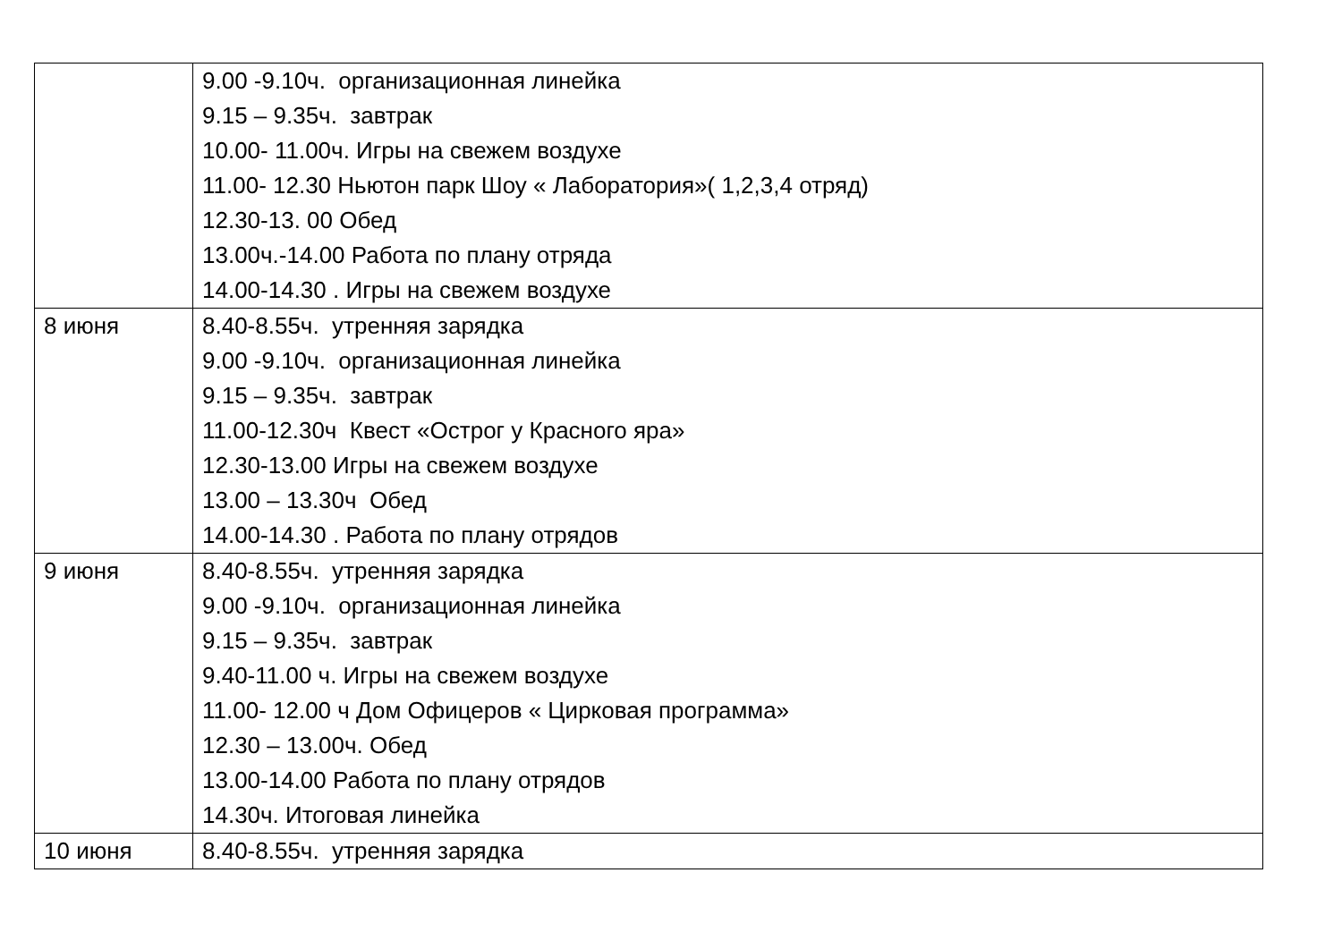| | 9.00 -9.10ч. организационная линейка 9.15 – 9.35ч. завтрак 10.00- 11.00ч. Игры на свежем воздухе 11.00- 12.30 Ньютон парк Шоу « Лаборатория»( 1,2,3,4 отряд) 12.30-13. 00 Обед 13.00ч.-14.00 Работа по плану отряда 14.00-14.30 . Игры на свежем воздухе |
| 8 июня | 8.40-8.55ч. утренняя зарядка 9.00 -9.10ч. организационная линейка 9.15 – 9.35ч. завтрак 11.00-12.30ч Квест «Острог у Красного яра» 12.30-13.00 Игры на свежем воздухе 13.00 – 13.30ч Обед 14.00-14.30 . Работа по плану отрядов |
| 9 июня | 8.40-8.55ч. утренняя зарядка 9.00 -9.10ч. организационная линейка 9.15 – 9.35ч. завтрак 9.40-11.00 ч. Игры на свежем воздухе 11.00- 12.00 ч Дом Офицеров « Цирковая программа» 12.30 – 13.00ч. Обед 13.00-14.00 Работа по плану отрядов 14.30ч. Итоговая линейка |
| 10 июня | 8.40-8.55ч. утренняя зарядка |